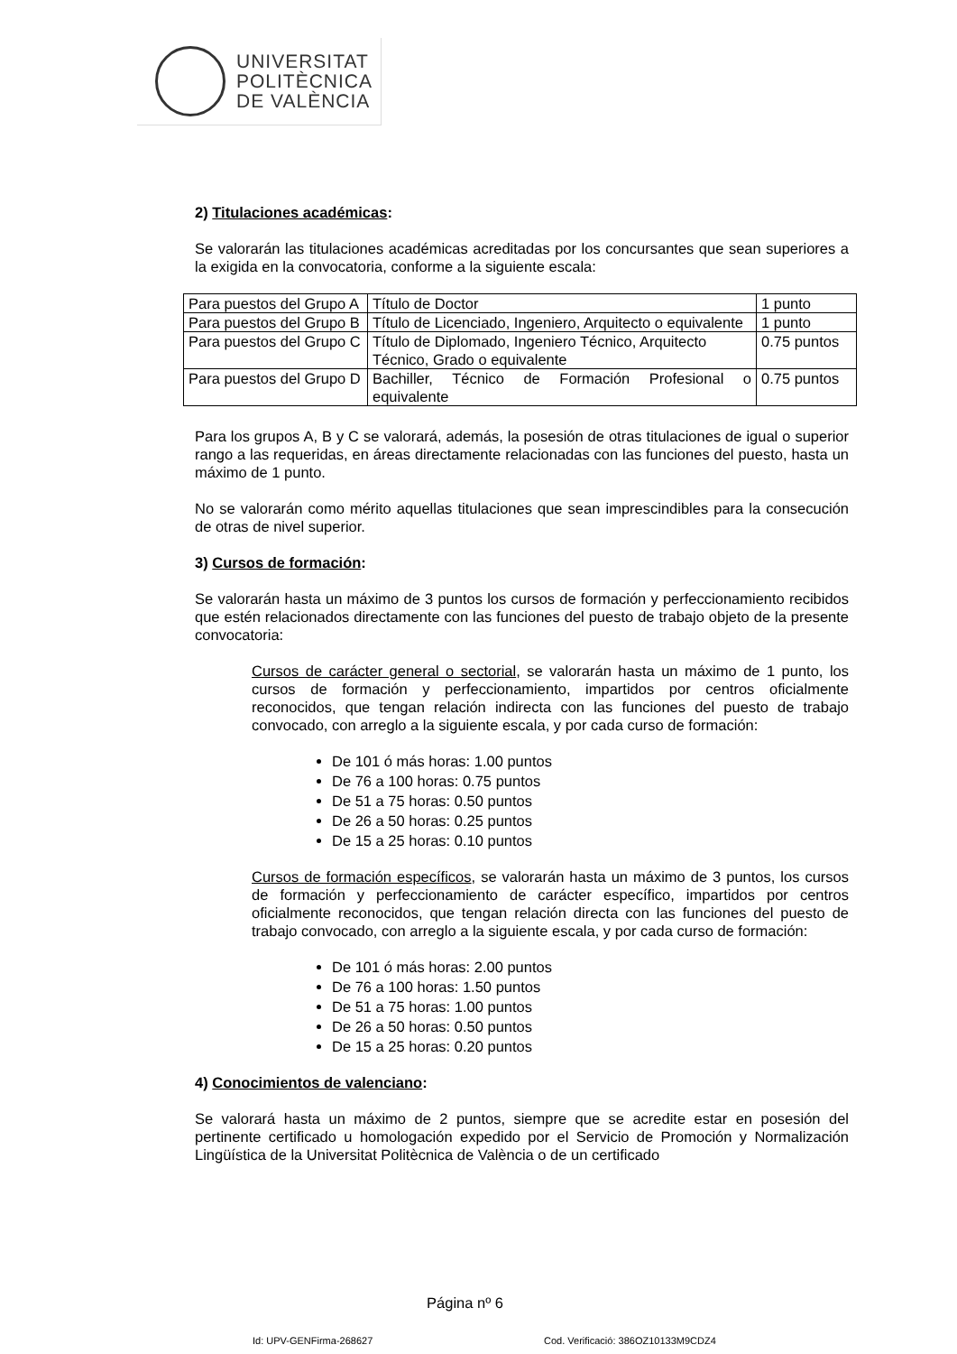UNIVERSITAT
POLITÈCNICA
DE VALÈNCIA
2) Titulaciones académicas:
Se valorarán las titulaciones académicas acreditadas por los concursantes que sean superiores a la exigida en la convocatoria, conforme a la siguiente escala:
| Para puestos del Grupo A | Título de Doctor | 1 punto |
| Para puestos del Grupo B | Título de Licenciado, Ingeniero, Arquitecto o equivalente | 1 punto |
| Para puestos del Grupo C | Título de Diplomado, Ingeniero Técnico, Arquitecto Técnico, Grado o equivalente | 0.75 puntos |
| Para puestos del Grupo D | Bachiller, Técnico de Formación Profesional o equivalente | 0.75 puntos |
Para los grupos A, B y C se valorará, además, la posesión de otras titulaciones de igual o superior rango a las requeridas, en áreas directamente relacionadas con las funciones del puesto, hasta un máximo de 1 punto.
No se valorarán como mérito aquellas titulaciones que sean imprescindibles para la consecución de otras de nivel superior.
3) Cursos de formación:
Se valorarán hasta un máximo de 3 puntos los cursos de formación y perfeccionamiento recibidos que estén relacionados directamente con las funciones del puesto de trabajo objeto de la presente convocatoria:
Cursos de carácter general o sectorial, se valorarán hasta un máximo de 1 punto, los cursos de formación y perfeccionamiento, impartidos por centros oficialmente reconocidos, que tengan relación indirecta con las funciones del puesto de trabajo convocado, con arreglo a la siguiente escala, y por cada curso de formación:
De 101 ó más horas: 1.00 puntos
De 76 a 100 horas: 0.75 puntos
De 51 a 75 horas: 0.50 puntos
De 26 a 50 horas: 0.25 puntos
De 15 a 25 horas: 0.10 puntos
Cursos de formación específicos, se valorarán hasta un máximo de 3 puntos, los cursos de formación y perfeccionamiento de carácter específico, impartidos por centros oficialmente reconocidos, que tengan relación directa con las funciones del puesto de trabajo convocado, con arreglo a la siguiente escala, y por cada curso de formación:
De 101 ó más horas: 2.00 puntos
De 76 a 100 horas: 1.50 puntos
De 51 a 75 horas: 1.00 puntos
De 26 a 50 horas: 0.50 puntos
De 15 a 25 horas: 0.20 puntos
4) Conocimientos de valenciano:
Se valorará hasta un máximo de 2 puntos, siempre que se acredite estar en posesión del pertinente certificado u homologación expedido por el Servicio de Promoción y Normalización Lingüística de la Universitat Politècnica de València o de un certificado
Página nº 6
Id: UPV-GENFirma-268627
Cod. Verificació: 386OZ10133M9CDZ4